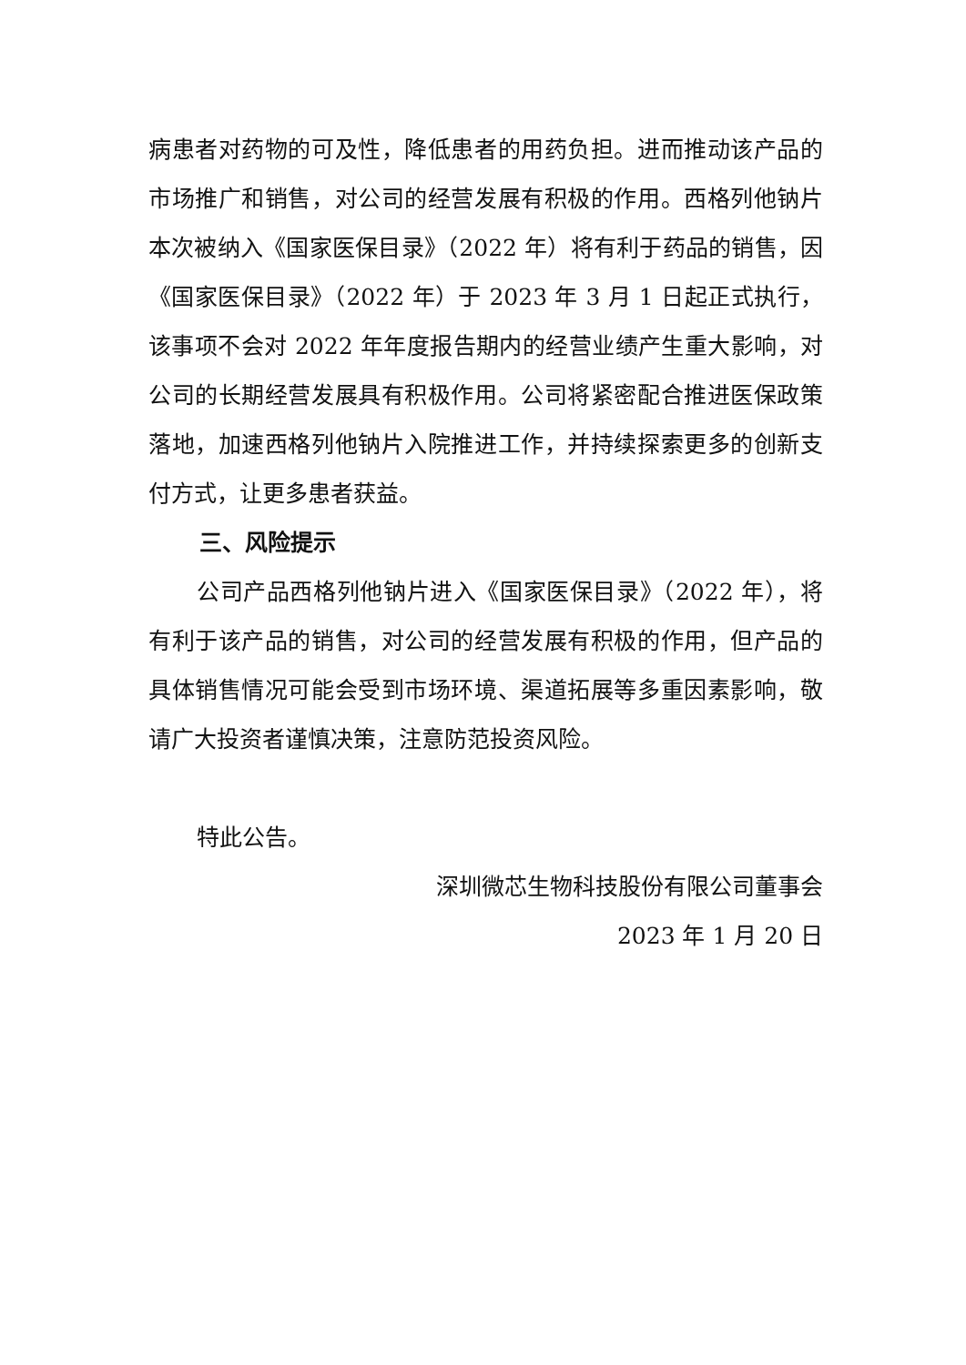病患者对药物的可及性，降低患者的用药负担。进而推动该产品的市场推广和销售，对公司的经营发展有积极的作用。西格列他钠片本次被纳入《国家医保目录》（2022 年）将有利于药品的销售，因《国家医保目录》（2022 年）于 2023 年 3 月 1 日起正式执行，该事项不会对 2022 年年度报告期内的经营业绩产生重大影响，对公司的长期经营发展具有积极作用。公司将紧密配合推进医保政策落地，加速西格列他钠片入院推进工作，并持续探索更多的创新支付方式，让更多患者获益。
三、风险提示
公司产品西格列他钠片进入《国家医保目录》（2022 年），将有利于该产品的销售，对公司的经营发展有积极的作用，但产品的具体销售情况可能会受到市场环境、渠道拓展等多重因素影响，敬请广大投资者谨慎决策，注意防范投资风险。
特此公告。
深圳微芯生物科技股份有限公司董事会
2023 年 1 月 20 日